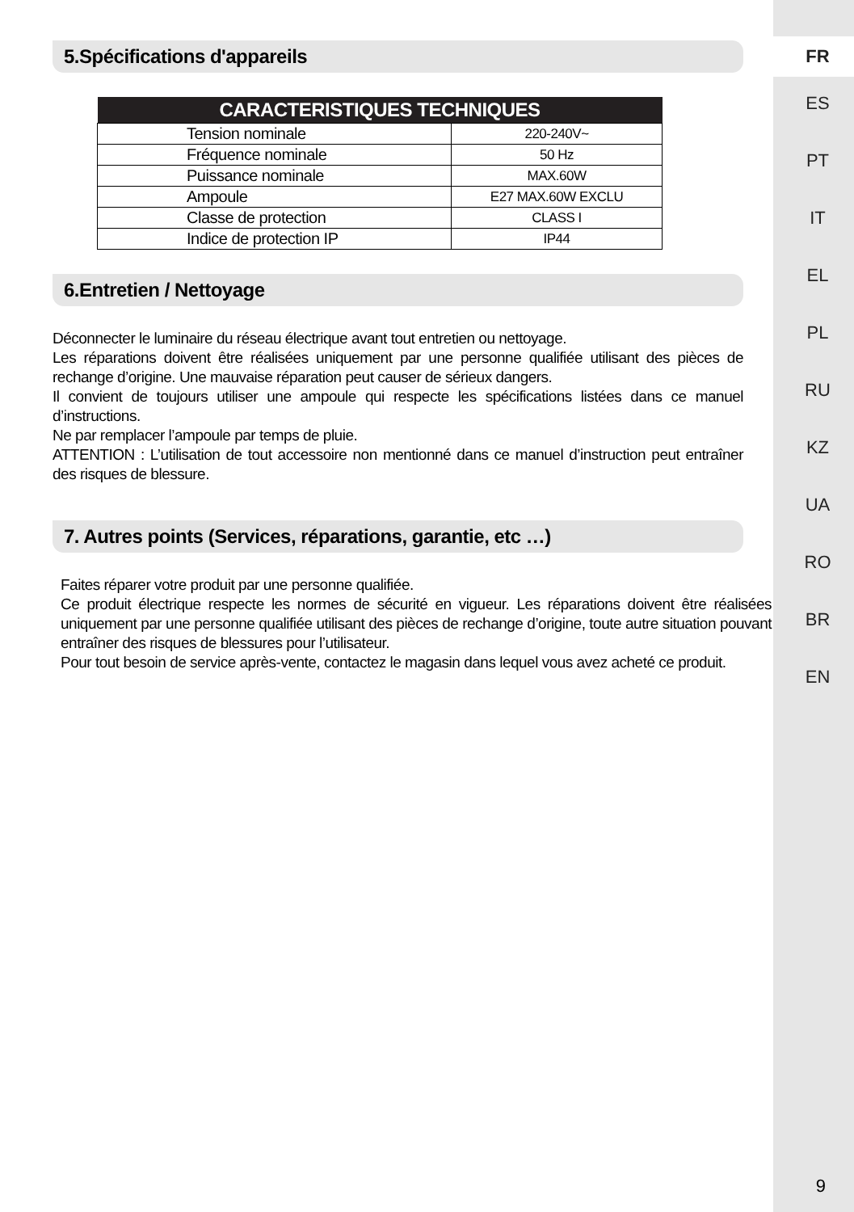FR
ES
PT
IT
EL
PL
RU
KZ
UA
RO
BR
EN
5.Spécifications d'appareils
| CARACTERISTIQUES TECHNIQUES | |
| --- | --- |
| Tension nominale | 220-240V~ |
| Fréquence nominale | 50 Hz |
| Puissance nominale | MAX.60W |
| Ampoule | E27 MAX.60W EXCLU |
| Classe de protection | CLASS I |
| Indice de protection IP | IP44 |
6.Entretien / Nettoyage
Déconnecter le luminaire du réseau électrique avant tout entretien ou nettoyage.
Les réparations doivent être réalisées uniquement par une personne qualifiée utilisant des pièces de rechange d’origine. Une mauvaise réparation peut causer de sérieux dangers.
Il convient de toujours utiliser une ampoule qui respecte les spécifications listées dans ce manuel d’instructions.
Ne par remplacer l’ampoule par temps de pluie.
ATTENTION : L’utilisation de tout accessoire non mentionné dans ce manuel d’instruction peut entraîner des risques de blessure.
7. Autres points (Services, réparations, garantie, etc …)
Faites réparer votre produit par une personne qualifiée.
Ce produit électrique respecte les normes de sécurité en vigueur. Les réparations doivent être réalisées uniquement par une personne qualifiée utilisant des pièces de rechange d’origine, toute autre situation pouvant entraîner des risques de blessures pour l’utilisateur.
Pour tout besoin de service après-vente, contactez le magasin dans lequel vous avez acheté ce produit.
9